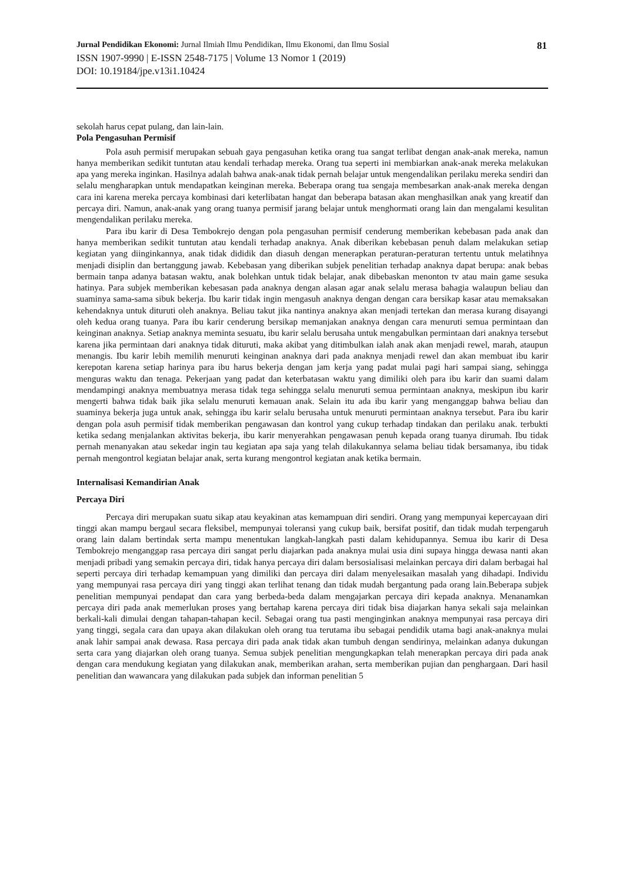Jurnal Pendidikan Ekonomi: Jurnal Ilmiah Ilmu Pendidikan, Ilmu Ekonomi, dan Ilmu Sosial 81
ISSN 1907-9990 | E-ISSN 2548-7175 | Volume 13 Nomor 1 (2019)
DOI: 10.19184/jpe.v13i1.10424
sekolah harus cepat pulang, dan lain-lain.
Pola Pengasuhan Permisif
Pola asuh permisif merupakan sebuah gaya pengasuhan ketika orang tua sangat terlibat dengan anak-anak mereka, namun hanya memberikan sedikit tuntutan atau kendali terhadap mereka. Orang tua seperti ini membiarkan anak-anak mereka melakukan apa yang mereka inginkan. Hasilnya adalah bahwa anak-anak tidak pernah belajar untuk mengendalikan perilaku mereka sendiri dan selalu mengharapkan untuk mendapatkan keinginan mereka. Beberapa orang tua sengaja membesarkan anak-anak mereka dengan cara ini karena mereka percaya kombinasi dari keterlibatan hangat dan beberapa batasan akan menghasilkan anak yang kreatif dan percaya diri. Namun, anak-anak yang orang tuanya permisif jarang belajar untuk menghormati orang lain dan mengalami kesulitan mengendalikan perilaku mereka.
Para ibu karir di Desa Tembokrejo dengan pola pengasuhan permisif cenderung memberikan kebebasan pada anak dan hanya memberikan sedikit tuntutan atau kendali terhadap anaknya. Anak diberikan kebebasan penuh dalam melakukan setiap kegiatan yang diinginkannya, anak tidak dididik dan diasuh dengan menerapkan peraturan-peraturan tertentu untuk melatihnya menjadi disiplin dan bertanggung jawab. Kebebasan yang diberikan subjek penelitian terhadap anaknya dapat berupa: anak bebas bermain tanpa adanya batasan waktu, anak bolehkan untuk tidak belajar, anak dibebaskan menonton tv atau main game sesuka hatinya. Para subjek memberikan kebesasan pada anaknya dengan alasan agar anak selalu merasa bahagia walaupun beliau dan suaminya sama-sama sibuk bekerja. Ibu karir tidak ingin mengasuh anaknya dengan dengan cara bersikap kasar atau memaksakan kehendaknya untuk dituruti oleh anaknya. Beliau takut jika nantinya anaknya akan menjadi tertekan dan merasa kurang disayangi oleh kedua orang tuanya. Para ibu karir cenderung bersikap memanjakan anaknya dengan cara menuruti semua permintaan dan keinginan anaknya. Setiap anaknya meminta sesuatu, ibu karir selalu berusaha untuk mengabulkan permintaan dari anaknya tersebut karena jika permintaan dari anaknya tidak dituruti, maka akibat yang ditimbulkan ialah anak akan menjadi rewel, marah, ataupun menangis. Ibu karir lebih memilih menuruti keinginan anaknya dari pada anaknya menjadi rewel dan akan membuat ibu karir kerepotan karena setiap harinya para ibu harus bekerja dengan jam kerja yang padat mulai pagi hari sampai siang, sehingga menguras waktu dan tenaga. Pekerjaan yang padat dan keterbatasan waktu yang dimiliki oleh para ibu karir dan suami dalam mendampingi anaknya membuatnya merasa tidak tega sehingga selalu menuruti semua permintaan anaknya, meskipun ibu karir mengerti bahwa tidak baik jika selalu menuruti kemauan anak. Selain itu ada ibu karir yang menganggap bahwa beliau dan suaminya bekerja juga untuk anak, sehingga ibu karir selalu berusaha untuk menuruti permintaan anaknya tersebut. Para ibu karir dengan pola asuh permisif tidak memberikan pengawasan dan kontrol yang cukup terhadap tindakan dan perilaku anak. terbukti ketika sedang menjalankan aktivitas bekerja, ibu karir menyerahkan pengawasan penuh kepada orang tuanya dirumah. Ibu tidak pernah menanyakan atau sekedar ingin tau kegiatan apa saja yang telah dilakukannya selama beliau tidak bersamanya, ibu tidak pernah mengontrol kegiatan belajar anak, serta kurang mengontrol kegiatan anak ketika bermain.
Internalisasi Kemandirian Anak
Percaya Diri
Percaya diri merupakan suatu sikap atau keyakinan atas kemampuan diri sendiri. Orang yang mempunyai kepercayaan diri tinggi akan mampu bergaul secara fleksibel, mempunyai toleransi yang cukup baik, bersifat positif, dan tidak mudah terpengaruh orang lain dalam bertindak serta mampu menentukan langkah-langkah pasti dalam kehidupannya. Semua ibu karir di Desa Tembokrejo menganggap rasa percaya diri sangat perlu diajarkan pada anaknya mulai usia dini supaya hingga dewasa nanti akan menjadi pribadi yang semakin percaya diri, tidak hanya percaya diri dalam bersosialisasi melainkan percaya diri dalam berbagai hal seperti percaya diri terhadap kemampuan yang dimiliki dan percaya diri dalam menyelesaikan masalah yang dihadapi. Individu yang mempunyai rasa percaya diri yang tinggi akan terlihat tenang dan tidak mudah bergantung pada orang lain.Beberapa subjek penelitian mempunyai pendapat dan cara yang berbeda-beda dalam mengajarkan percaya diri kepada anaknya. Menanamkan percaya diri pada anak memerlukan proses yang bertahap karena percaya diri tidak bisa diajarkan hanya sekali saja melainkan berkali-kali dimulai dengan tahapan-tahapan kecil. Sebagai orang tua pasti menginginkan anaknya mempunyai rasa percaya diri yang tinggi, segala cara dan upaya akan dilakukan oleh orang tua terutama ibu sebagai pendidik utama bagi anak-anaknya mulai anak lahir sampai anak dewasa. Rasa percaya diri pada anak tidak akan tumbuh dengan sendirinya, melainkan adanya dukungan serta cara yang diajarkan oleh orang tuanya. Semua subjek penelitian mengungkapkan telah menerapkan percaya diri pada anak dengan cara mendukung kegiatan yang dilakukan anak, memberikan arahan, serta memberikan pujian dan penghargaan. Dari hasil penelitian dan wawancara yang dilakukan pada subjek dan informan penelitian 5